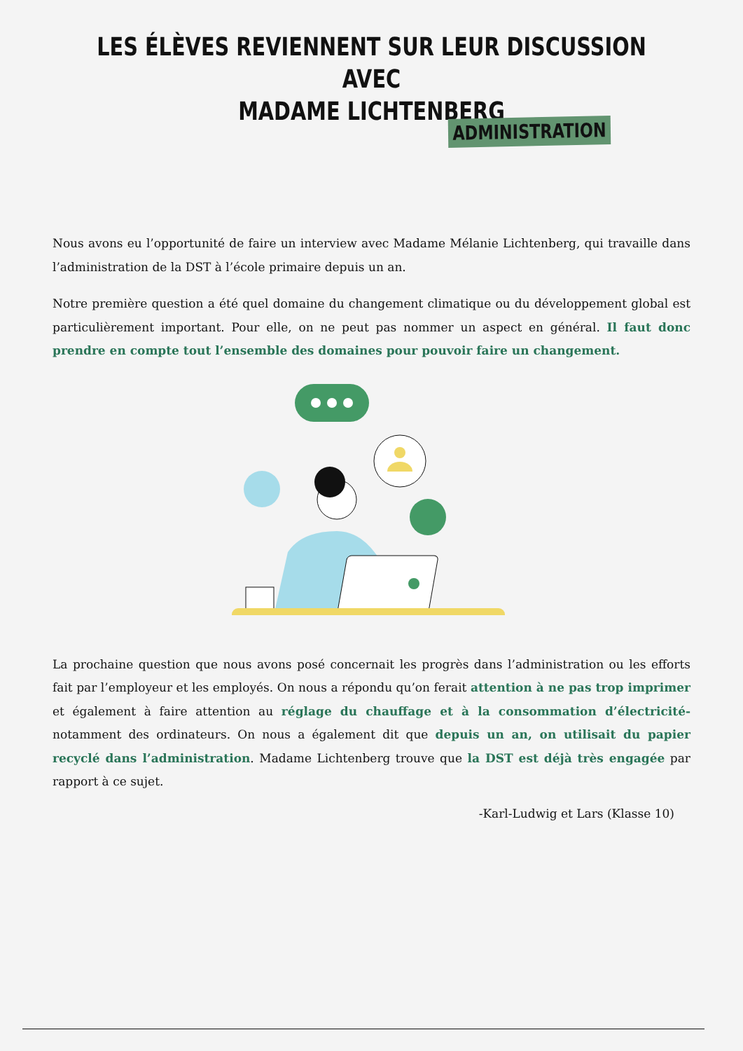LES ÉLÈVES REVIENNENT SUR LEUR DISCUSSION AVEC
MADAME LICHTENBERG
ADMINISTRATION
Nous avons eu l’opportunité de faire un interview avec Madame Mélanie Lichtenberg, qui travaille dans l’administration de la DST à l’école primaire depuis un an.
Notre première question a été quel domaine du changement climatique ou du développement global est particulièrement important. Pour elle, on ne peut pas nommer un aspect en général. Il faut donc prendre en compte tout l’ensemble des domaines pour pouvoir faire un changement.
La prochaine question que nous avons posé concernait les progrès dans l’administration ou les efforts fait par l’employeur et les employés. On nous a répondu qu’on ferait attention à ne pas trop imprimer et également à faire attention au réglage du chauffage et à la consommation d’électricité- notamment des ordinateurs. On nous a également dit que depuis un an, on utilisait du papier recyclé dans l’administration. Madame Lichtenberg trouve que la DST est déjà très engagée par rapport à ce sujet.
-Karl-Ludwig et Lars (Klasse 10)